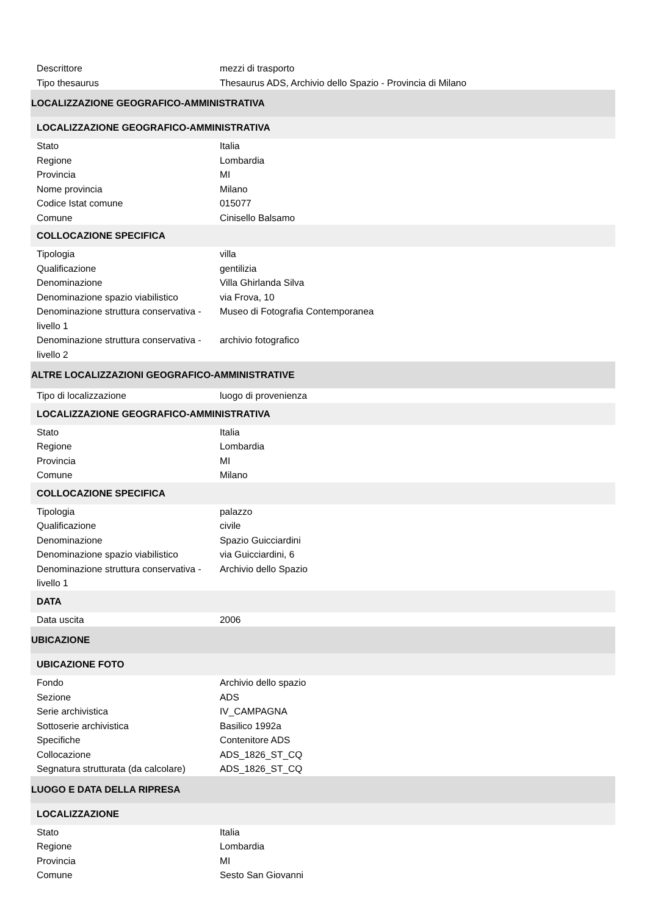| Descrittore | mezzi di trasporto |
| Tipo thesaurus | Thesaurus ADS, Archivio dello Spazio - Provincia di Milano |
| LOCALIZZAZIONE GEOGRAFICO-AMMINISTRATIVA | |
| LOCALIZZAZIONE GEOGRAFICO-AMMINISTRATIVA | |
| Stato | Italia |
| Regione | Lombardia |
| Provincia | MI |
| Nome provincia | Milano |
| Codice Istat comune | 015077 |
| Comune | Cinisello Balsamo |
| COLLOCAZIONE SPECIFICA | |
| Tipologia | villa |
| Qualificazione | gentilizia |
| Denominazione | Villa Ghirlanda Silva |
| Denominazione spazio viabilistico | via Frova, 10 |
| Denominazione struttura conservativa - livello 1 | Museo di Fotografia Contemporanea |
| Denominazione struttura conservativa - livello 2 | archivio fotografico |
| ALTRE LOCALIZZAZIONI GEOGRAFICO-AMMINISTRATIVE | |
| Tipo di localizzazione | luogo di provenienza |
| LOCALIZZAZIONE GEOGRAFICO-AMMINISTRATIVA | |
| Stato | Italia |
| Regione | Lombardia |
| Provincia | MI |
| Comune | Milano |
| COLLOCAZIONE SPECIFICA | |
| Tipologia | palazzo |
| Qualificazione | civile |
| Denominazione | Spazio Guicciardini |
| Denominazione spazio viabilistico | via Guicciardini, 6 |
| Denominazione struttura conservativa - livello 1 | Archivio dello Spazio |
| DATA | |
| Data uscita | 2006 |
| UBICAZIONE | |
| UBICAZIONE FOTO | |
| Fondo | Archivio dello spazio |
| Sezione | ADS |
| Serie archivistica | IV_CAMPAGNA |
| Sottoserie archivistica | Basilico 1992a |
| Specifiche | Contenitore ADS |
| Collocazione | ADS_1826_ST_CQ |
| Segnatura strutturata (da calcolare) | ADS_1826_ST_CQ |
| LUOGO E DATA DELLA RIPRESA | |
| LOCALIZZAZIONE | |
| Stato | Italia |
| Regione | Lombardia |
| Provincia | MI |
| Comune | Sesto San Giovanni |